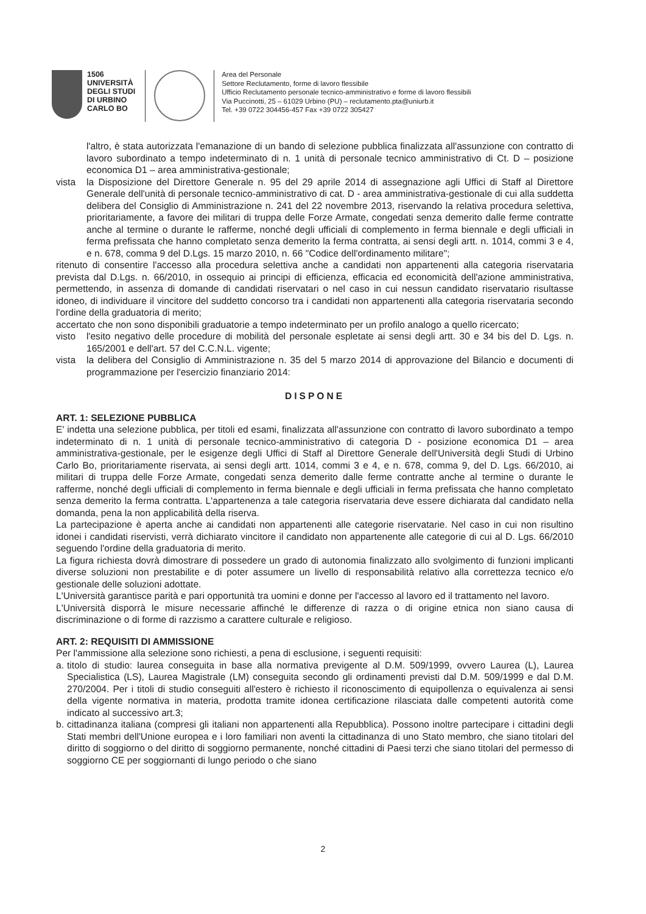1506
UNIVERSITÀ
DEGLI STUDI
DI URBINO
CARLO BO
Area del Personale
Settore Reclutamento, forme di lavoro flessibile
Ufficio Reclutamento personale tecnico-amministrativo e forme di lavoro flessibili
Via Puccinotti, 25 – 61029 Urbino (PU) – reclutamento.pta@uniurb.it
Tel. +39 0722 304456-457 Fax +39 0722 305427
l'altro, è stata autorizzata l'emanazione di un bando di selezione pubblica finalizzata all'assunzione con contratto di lavoro subordinato a tempo indeterminato di n. 1 unità di personale tecnico amministrativo di Ct. D – posizione economica D1 – area amministrativa-gestionale;
vista la Disposizione del Direttore Generale n. 95 del 29 aprile 2014 di assegnazione agli Uffici di Staff al Direttore Generale dell'unità di personale tecnico-amministrativo di cat. D - area amministrativa-gestionale di cui alla suddetta delibera del Consiglio di Amministrazione n. 241 del 22 novembre 2013, riservando la relativa procedura selettiva, prioritariamente, a favore dei militari di truppa delle Forze Armate, congedati senza demerito dalle ferme contratte anche al termine o durante le rafferme, nonché degli ufficiali di complemento in ferma biennale e degli ufficiali in ferma prefissata che hanno completato senza demerito la ferma contratta, ai sensi degli artt. n. 1014, commi 3 e 4, e n. 678, comma 9 del D.Lgs. 15 marzo 2010, n. 66 "Codice dell'ordinamento militare";
ritenuto di consentire l'accesso alla procedura selettiva anche a candidati non appartenenti alla categoria riservataria prevista dal D.Lgs. n. 66/2010, in ossequio ai principi di efficienza, efficacia ed economicità dell'azione amministrativa, permettendo, in assenza di domande di candidati riservatari o nel caso in cui nessun candidato riservatario risultasse idoneo, di individuare il vincitore del suddetto concorso tra i candidati non appartenenti alla categoria riservataria secondo l'ordine della graduatoria di merito;
accertato che non sono disponibili graduatorie a tempo indeterminato per un profilo analogo a quello ricercato;
visto l'esito negativo delle procedure di mobilità del personale espletate ai sensi degli artt. 30 e 34 bis del D. Lgs. n. 165/2001 e dell'art. 57 del C.C.N.L. vigente;
vista la delibera del Consiglio di Amministrazione n. 35 del 5 marzo 2014 di approvazione del Bilancio e documenti di programmazione per l'esercizio finanziario 2014:
DISPONE
ART. 1: SELEZIONE PUBBLICA
E' indetta una selezione pubblica, per titoli ed esami, finalizzata all'assunzione con contratto di lavoro subordinato a tempo indeterminato di n. 1 unità di personale tecnico-amministrativo di categoria D - posizione economica D1 – area amministrativa-gestionale, per le esigenze degli Uffici di Staff al Direttore Generale dell'Università degli Studi di Urbino Carlo Bo, prioritariamente riservata, ai sensi degli artt. 1014, commi 3 e 4, e n. 678, comma 9, del D. Lgs. 66/2010, ai militari di truppa delle Forze Armate, congedati senza demerito dalle ferme contratte anche al termine o durante le rafferme, nonché degli ufficiali di complemento in ferma biennale e degli ufficiali in ferma prefissata che hanno completato senza demerito la ferma contratta. L'appartenenza a tale categoria riservataria deve essere dichiarata dal candidato nella domanda, pena la non applicabilità della riserva.
La partecipazione è aperta anche ai candidati non appartenenti alle categorie riservatarie. Nel caso in cui non risultino idonei i candidati riservisti, verrà dichiarato vincitore il candidato non appartenente alle categorie di cui al D. Lgs. 66/2010 seguendo l'ordine della graduatoria di merito.
La figura richiesta dovrà dimostrare di possedere un grado di autonomia finalizzato allo svolgimento di funzioni implicanti diverse soluzioni non prestabilite e di poter assumere un livello di responsabilità relativo alla correttezza tecnico e/o gestionale delle soluzioni adottate.
L'Università garantisce parità e pari opportunità tra uomini e donne per l'accesso al lavoro ed il trattamento nel lavoro.
L'Università disporrà le misure necessarie affinché le differenze di razza o di origine etnica non siano causa di discriminazione o di forme di razzismo a carattere culturale e religioso.
ART. 2: REQUISITI DI AMMISSIONE
Per l'ammissione alla selezione sono richiesti, a pena di esclusione, i seguenti requisiti:
a.
titolo di studio: laurea conseguita in base alla normativa previgente al D.M. 509/1999, ovvero Laurea (L), Laurea Specialistica (LS), Laurea Magistrale (LM) conseguita secondo gli ordinamenti previsti dal D.M. 509/1999 e dal D.M. 270/2004. Per i titoli di studio conseguiti all'estero è richiesto il riconoscimento di equipollenza o equivalenza ai sensi della vigente normativa in materia, prodotta tramite idonea certificazione rilasciata dalle competenti autorità come indicato al successivo art.3;
b.
cittadinanza italiana (compresi gli italiani non appartenenti alla Repubblica). Possono inoltre partecipare i cittadini degli Stati membri dell'Unione europea e i loro familiari non aventi la cittadinanza di uno Stato membro, che siano titolari del diritto di soggiorno o del diritto di soggiorno permanente, nonché cittadini di Paesi terzi che siano titolari del permesso di soggiorno CE per soggiornanti di lungo periodo o che siano
2